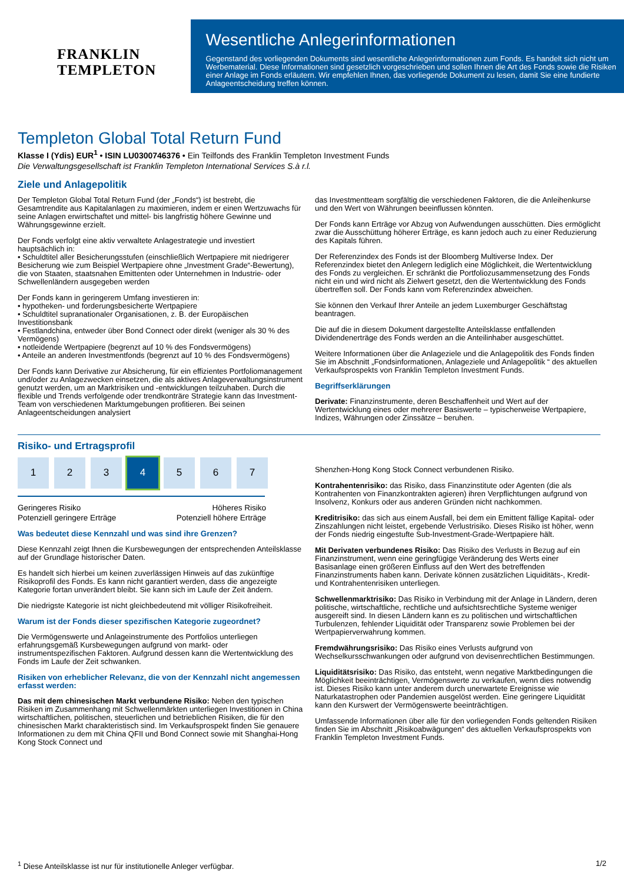FRANKLIN
TEMPLETON
Wesentliche Anlegerinformationen
Gegenstand des vorliegenden Dokuments sind wesentliche Anlegerinformationen zum Fonds. Es handelt sich nicht um Werbematerial. Diese Informationen sind gesetzlich vorgeschrieben und sollen Ihnen die Art des Fonds sowie die Risiken einer Anlage im Fonds erläutern. Wir empfehlen Ihnen, das vorliegende Dokument zu lesen, damit Sie eine fundierte Anlageentscheidung treffen können.
Templeton Global Total Return Fund
Klasse I (Ydis) EUR<sup>1</sup> • ISIN LU0300746376 • Ein Teilfonds des Franklin Templeton Investment Funds
Die Verwaltungsgesellschaft ist Franklin Templeton International Services S.à r.l.
Ziele und Anlagepolitik
Der Templeton Global Total Return Fund (der „Fonds“) ist bestrebt, die Gesamtrendite aus Kapitalanlagen zu maximieren, indem er einen Wertzuwachs für seine Anlagen erwirtschaftet und mittel- bis langfristig höhere Gewinne und Währungsgewinne erzielt.
Der Fonds verfolgt eine aktiv verwaltete Anlagestrategie und investiert hauptsächlich in:
• Schuldtitel aller Besicherungsstufen (einschließlich Wertpapiere mit niedrigerer Besicherung wie zum Beispiel Wertpapiere ohne „Investment Grade“-Bewertung), die von Staaten, staatsnahen Emittenten oder Unternehmen in Industrie- oder Schwellenländern ausgegeben werden
Der Fonds kann in geringerem Umfang investieren in:
• hypotheken- und forderungsbesicherte Wertpapiere
• Schuldtitel supranationaler Organisationen, z. B. der Europäischen Investitionsbank
• Festlandchina, entweder über Bond Connect oder direkt (weniger als 30 % des Vermögens)
• notleidende Wertpapiere (begrenzt auf 10 % des Fondsvermögens)
• Anteile an anderen Investmentfonds (begrenzt auf 10 % des Fondsvermögens)
Der Fonds kann Derivative zur Absicherung, für ein effizientes Portfoliomanagement und/oder zu Anlagezwecken einsetzen, die als aktives Anlageverwaltungsinstrument genutzt werden, um an Marktrisiken und -entwicklungen teilzuhaben. Durch die flexible und Trends verfolgende oder trendkonträre Strategie kann das Investment-Team von verschiedenen Marktumgebungen profitieren. Bei seinen Anlageentscheidungen analysiert
das Investmentteam sorgfältig die verschiedenen Faktoren, die die Anleihenkurse und den Wert von Währungen beeinflussen könnten.
Der Fonds kann Erträge vor Abzug von Aufwendungen ausschütten. Dies ermöglicht zwar die Ausschüttung höherer Erträge, es kann jedoch auch zu einer Reduzierung des Kapitals führen.
Der Referenzindex des Fonds ist der Bloomberg Multiverse Index. Der Referenzindex bietet den Anlegern lediglich eine Möglichkeit, die Wertentwicklung des Fonds zu vergleichen. Er schränkt die Portfoliozusammensetzung des Fonds nicht ein und wird nicht als Zielwert gesetzt, den die Wertentwicklung des Fonds übertreffen soll. Der Fonds kann vom Referenzindex abweichen.
Sie können den Verkauf Ihrer Anteile an jedem Luxemburger Geschäftstag beantragen.
Die auf die in diesem Dokument dargestellte Anteilsklasse entfallenden Dividendenerträge des Fonds werden an die Anteilinhaber ausgeschüttet.
Weitere Informationen über die Anlageziele und die Anlagepolitik des Fonds finden Sie im Abschnitt „Fondsinformationen, Anlageziele und Anlagepolitik “ des aktuellen Verkaufsprospekts von Franklin Templeton Investment Funds.
Begriffserklärungen
Derivate: Finanzinstrumente, deren Beschaffenheit und Wert auf der Wertentwicklung eines oder mehrerer Basiswerte – typischerweise Wertpapiere, Indizes, Währungen oder Zinssätze – beruhen.
Risiko- und Ertragsprofil
1 2 3 4 5 6 7
Geringeres Risiko
Potenziell geringere Erträge Höheres Risiko
Potenziell höhere Erträge
Was bedeutet diese Kennzahl und was sind ihre Grenzen?
Diese Kennzahl zeigt Ihnen die Kursbewegungen der entsprechenden Anteilsklasse auf der Grundlage historischer Daten.
Es handelt sich hierbei um keinen zuverlässigen Hinweis auf das zukünftige Risikoprofil des Fonds. Es kann nicht garantiert werden, dass die angezeigte Kategorie fortan unverändert bleibt. Sie kann sich im Laufe der Zeit ändern.
Die niedrigste Kategorie ist nicht gleichbedeutend mit völliger Risikofreiheit.
Warum ist der Fonds dieser spezifischen Kategorie zugeordnet?
Die Vermögenswerte und Anlageinstrumente des Portfolios unterliegen erfahrungsgemäß Kursbewegungen aufgrund von markt- oder instrumentspezifischen Faktoren. Aufgrund dessen kann die Wertentwicklung des Fonds im Laufe der Zeit schwanken.
Risiken von erheblicher Relevanz, die von der Kennzahl nicht angemessen erfasst werden:
Das mit dem chinesischen Markt verbundene Risiko: Neben den typischen Risiken im Zusammenhang mit Schwellenmärkten unterliegen Investitionen in China wirtschaftlichen, politischen, steuerlichen und betrieblichen Risiken, die für den chinesischen Markt charakteristisch sind. Im Verkaufsprospekt finden Sie genauere Informationen zu dem mit China QFII und Bond Connect sowie mit Shanghai-Hong Kong Stock Connect und
Shenzhen-Hong Kong Stock Connect verbundenen Risiko.
Kontrahentenrisiko: das Risiko, dass Finanzinstitute oder Agenten (die als Kontrahenten von Finanzkontrakten agieren) ihren Verpflichtungen aufgrund von Insolvenz, Konkurs oder aus anderen Gründen nicht nachkommen.
Kreditrisiko: das sich aus einem Ausfall, bei dem ein Emittent fällige Kapital- oder Zinszahlungen nicht leistet, ergebende Verlustrisiko. Dieses Risiko ist höher, wenn der Fonds niedrig eingestufte Sub-Investment-Grade-Wertpapiere hält.
Mit Derivaten verbundenes Risiko: Das Risiko des Verlusts in Bezug auf ein Finanzinstrument, wenn eine geringfügige Veränderung des Werts einer Basisanlage einen größeren Einfluss auf den Wert des betreffenden Finanzinstruments haben kann. Derivate können zusätzlichen Liquiditäts-, Kredit- und Kontrahentenrisiken unterliegen.
Schwellenmarktrisiko: Das Risiko in Verbindung mit der Anlage in Ländern, deren politische, wirtschaftliche, rechtliche und aufsichtsrechtliche Systeme weniger ausgereift sind. In diesen Ländern kann es zu politischen und wirtschaftlichen Turbulenzen, fehlender Liquidität oder Transparenz sowie Problemen bei der Wertpapierverwahrung kommen.
Fremdwährungsrisiko: Das Risiko eines Verlusts aufgrund von Wechselkursschwankungen oder aufgrund von devisenrechtlichen Bestimmungen.
Liquiditätsrisiko: Das Risiko, das entsteht, wenn negative Marktbedingungen die Möglichkeit beeinträchtigen, Vermögenswerte zu verkaufen, wenn dies notwendig ist. Dieses Risiko kann unter anderem durch unerwartete Ereignisse wie Naturkatastrophen oder Pandemien ausgelöst werden. Eine geringere Liquidität kann den Kurswert der Vermögenswerte beeinträchtigen.
Umfassende Informationen über alle für den vorliegenden Fonds geltenden Risiken finden Sie im Abschnitt „Risikoabwägungen“ des aktuellen Verkaufsprospekts von Franklin Templeton Investment Funds.
<sup>1</sup> Diese Anteilsklasse ist nur für institutionelle Anleger verfügbar. 1/2